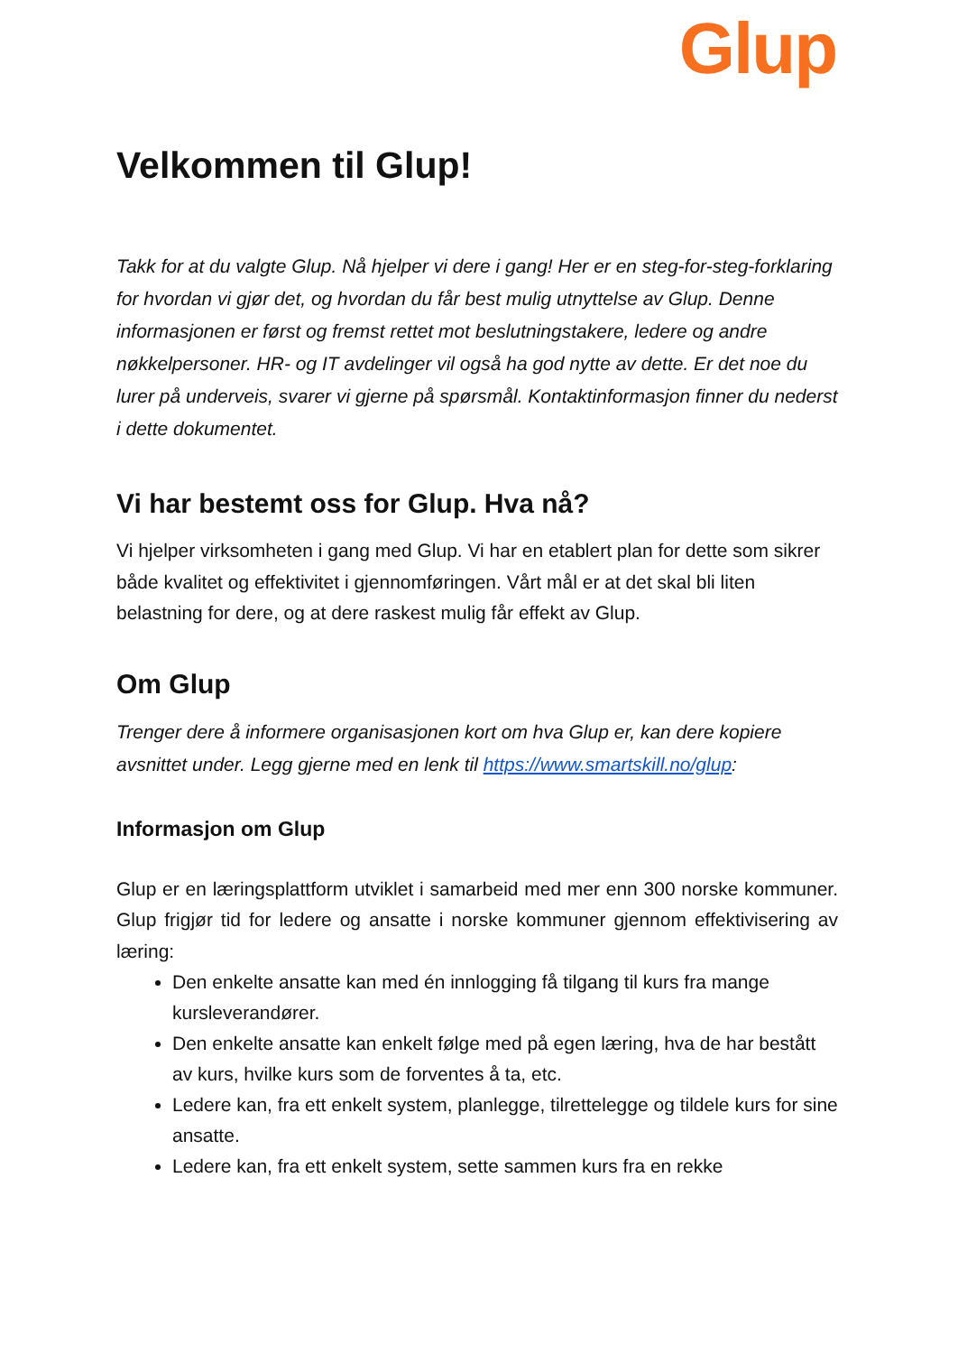Glup
Velkommen til Glup!
Takk for at du valgte Glup. Nå hjelper vi dere i gang! Her er en steg-for-steg-forklaring for hvordan vi gjør det, og hvordan du får best mulig utnyttelse av Glup. Denne informasjonen er først og fremst rettet mot beslutningstakere, ledere og andre nøkkelpersoner. HR- og IT avdelinger vil også ha god nytte av dette. Er det noe du lurer på underveis, svarer vi gjerne på spørsmål. Kontaktinformasjon finner du nederst i dette dokumentet.
Vi har bestemt oss for Glup. Hva nå?
Vi hjelper virksomheten i gang med Glup. Vi har en etablert plan for dette som sikrer både kvalitet og effektivitet i gjennomføringen. Vårt mål er at det skal bli liten belastning for dere, og at dere raskest mulig får effekt av Glup.
Om Glup
Trenger dere å informere organisasjonen kort om hva Glup er, kan dere kopiere avsnittet under. Legg gjerne med en lenk til https://www.smartskill.no/glup:
Informasjon om Glup
Glup er en læringsplattform utviklet i samarbeid med mer enn 300 norske kommuner. Glup frigjør tid for ledere og ansatte i norske kommuner gjennom effektivisering av læring:
Den enkelte ansatte kan med én innlogging få tilgang til kurs fra mange kursleverandører.
Den enkelte ansatte kan enkelt følge med på egen læring, hva de har bestått av kurs, hvilke kurs som de forventes å ta, etc.
Ledere kan, fra ett enkelt system, planlegge, tilrettelegge og tildele kurs for sine ansatte.
Ledere kan, fra ett enkelt system, sette sammen kurs fra en rekke